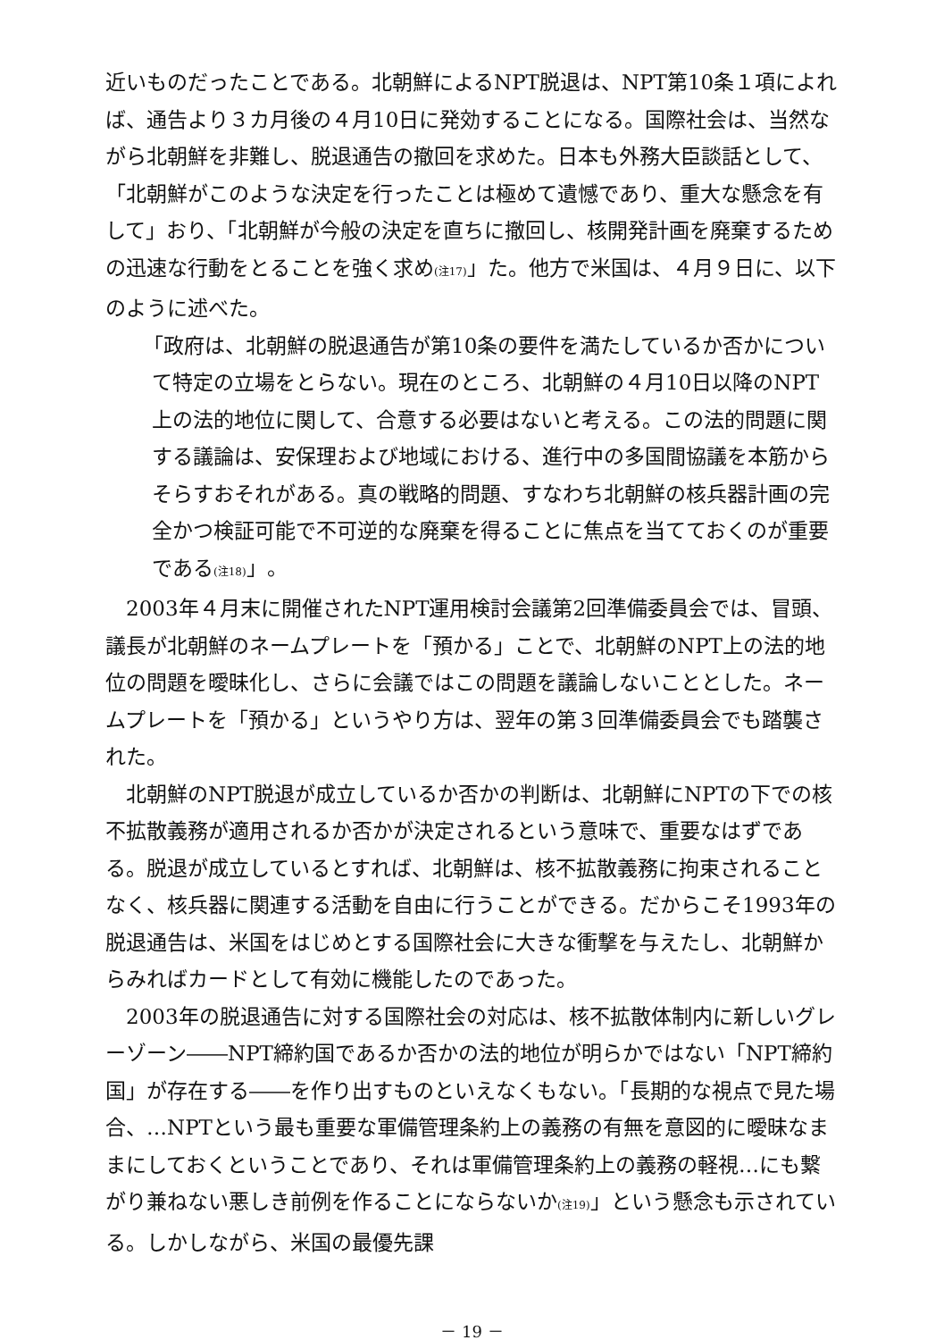近いものだったことである。北朝鮮によるNPT脱退は、NPT第10条１項によれば、通告より３カ月後の４月10日に発効することになる。国際社会は、当然ながら北朝鮮を非難し、脱退通告の撤回を求めた。日本も外務大臣談話として、「北朝鮮がこのような決定を行ったことは極めて遺憾であり、重大な懸念を有して」おり、「北朝鮮が今般の決定を直ちに撤回し、核開発計画を廃棄するための迅速な行動をとることを強く求め(注17)」た。他方で米国は、４月９日に、以下のように述べた。
「政府は、北朝鮮の脱退通告が第10条の要件を満たしているか否かについて特定の立場をとらない。現在のところ、北朝鮮の４月10日以降のNPT上の法的地位に関して、合意する必要はないと考える。この法的問題に関する議論は、安保理および地域における、進行中の多国間協議を本筋からそらすおそれがある。真の戦略的問題、すなわち北朝鮮の核兵器計画の完全かつ検証可能で不可逆的な廃棄を得ることに焦点を当てておくのが重要である(注18)」。
2003年４月末に開催されたNPT運用検討会議第2回準備委員会では、冒頭、議長が北朝鮮のネームプレートを「預かる」ことで、北朝鮮のNPT上の法的地位の問題を曖昧化し、さらに会議ではこの問題を議論しないこととした。ネームプレートを「預かる」というやり方は、翌年の第３回準備委員会でも踏襲された。
北朝鮮のNPT脱退が成立しているか否かの判断は、北朝鮮にNPTの下での核不拡散義務が適用されるか否かが決定されるという意味で、重要なはずである。脱退が成立しているとすれば、北朝鮮は、核不拡散義務に拘束されることなく、核兵器に関連する活動を自由に行うことができる。だからこそ1993年の脱退通告は、米国をはじめとする国際社会に大きな衝撃を与えたし、北朝鮮からみればカードとして有効に機能したのであった。
2003年の脱退通告に対する国際社会の対応は、核不拡散体制内に新しいグレーゾーン――NPT締約国であるか否かの法的地位が明らかではない「NPT締約国」が存在する――を作り出すものといえなくもない。「長期的な視点で見た場合、…NPTという最も重要な軍備管理条約上の義務の有無を意図的に曖昧なままにしておくということであり、それは軍備管理条約上の義務の軽視…にも繋がり兼ねない悪しき前例を作ることにならないか(注19)」という懸念も示されている。しかしながら、米国の最優先課
－ 19 －